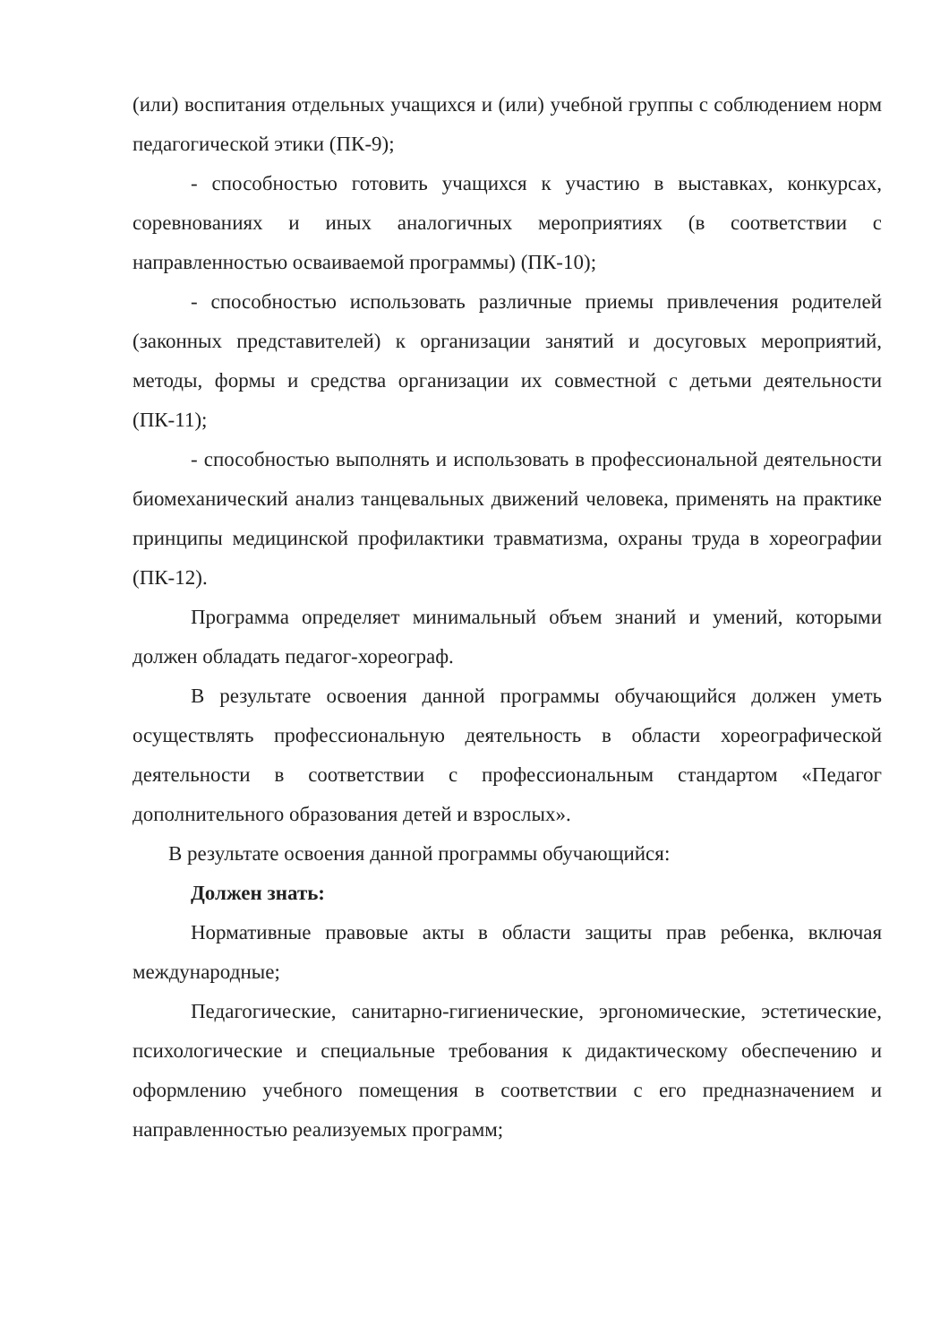(или) воспитания отдельных учащихся и (или) учебной группы с соблюдением норм педагогической этики (ПК-9);
- способностью готовить учащихся к участию в выставках, конкурсах, соревнованиях и иных аналогичных мероприятиях (в соответствии с направленностью осваиваемой программы) (ПК-10);
- способностью использовать различные приемы привлечения родителей (законных представителей) к организации занятий и досуговых мероприятий, методы, формы и средства организации их совместной с детьми деятельности (ПК-11);
- способностью выполнять и использовать в профессиональной деятельности биомеханический анализ танцевальных движений человека, применять на практике принципы медицинской профилактики травматизма, охраны труда в хореографии (ПК-12).
Программа определяет минимальный объем знаний и умений, которыми должен обладать педагог-хореограф.
В результате освоения данной программы обучающийся должен уметь осуществлять профессиональную деятельность в области хореографической деятельности в соответствии с профессиональным стандартом «Педагог дополнительного образования детей и взрослых».
В результате освоения данной программы обучающийся:
Должен знать:
Нормативные правовые акты в области защиты прав ребенка, включая международные;
Педагогические, санитарно-гигиенические, эргономические, эстетические, психологические и специальные требования к дидактическому обеспечению и оформлению учебного помещения в соответствии с его предназначением и направленностью реализуемых программ;